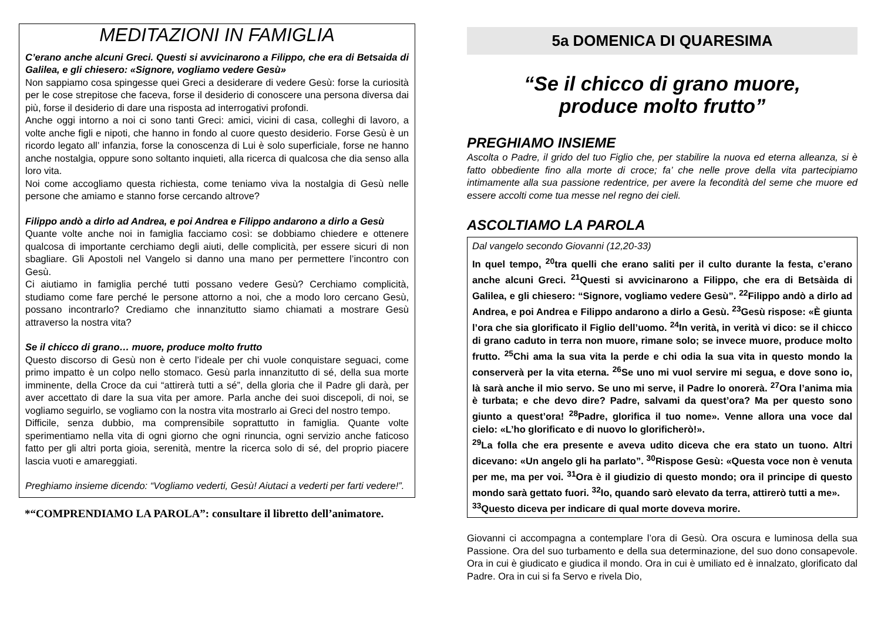MEDITAZIONI IN FAMIGLIA
C’erano anche alcuni Greci. Questi si avvicinarono a Filippo, che era di Betsaida di Galilea, e gli chiesero: «Signore, vogliamo vedere Gesù»
Non sappiamo cosa spingesse quei Greci a desiderare di vedere Gesù: forse la curiosità per le cose strepitose che faceva, forse il desiderio di conoscere una persona diversa dai più, forse il desiderio di dare una risposta ad interrogativi profondi.
Anche oggi intorno a noi ci sono tanti Greci: amici, vicini di casa, colleghi di lavoro, a volte anche figli e nipoti, che hanno in fondo al cuore questo desiderio. Forse Gesù è un ricordo legato all’ infanzia, forse la conoscenza di Lui è solo superficiale, forse ne hanno anche nostalgia, oppure sono soltanto inquieti, alla ricerca di qualcosa che dia senso alla loro vita.
Noi come accogliamo questa richiesta, come teniamo viva la nostalgia di Gesù nelle persone che amiamo e stanno forse cercando altrove?
Filippo andò a dirlo ad Andrea, e poi Andrea e Filippo andarono a dirlo a Gesù
Quante volte anche noi in famiglia facciamo così: se dobbiamo chiedere e ottenere qualcosa di importante cerchiamo degli aiuti, delle complicità, per essere sicuri di non sbagliare. Gli Apostoli nel Vangelo si danno una mano per permettere l’incontro con Gesù.
Ci aiutiamo in famiglia perché tutti possano vedere Gesù? Cerchiamo complicità, studiamo come fare perché le persone attorno a noi, che a modo loro cercano Gesù, possano incontrarlo? Crediamo che innanzitutto siamo chiamati a mostrare Gesù attraverso la nostra vita?
Se il chicco di grano… muore, produce molto frutto
Questo discorso di Gesù non è certo l’ideale per chi vuole conquistare seguaci, come primo impatto è un colpo nello stomaco. Gesù parla innanzitutto di sé, della sua morte imminente, della Croce da cui “attirerà tutti a sé”, della gloria che il Padre gli darà, per aver accettato di dare la sua vita per amore. Parla anche dei suoi discepoli, di noi, se vogliamo seguirlo, se vogliamo con la nostra vita mostrarlo ai Greci del nostro tempo.
Difficile, senza dubbio, ma comprensibile soprattutto in famiglia. Quante volte sperimentiamo nella vita di ogni giorno che ogni rinuncia, ogni servizio anche faticoso fatto per gli altri porta gioia, serenità, mentre la ricerca solo di sé, del proprio piacere lascia vuoti e amareggiati.
Preghiamo insieme dicendo: “Vogliamo vederti, Gesù! Aiutaci a vederti per farti vedere!”.
*“COMPRENDIAMO LA PAROLA”: consultare il libretto dell’animatore.
5a DOMENICA DI QUARESIMA
“Se il chicco di grano muore,
produce molto frutto”
PREGHIAMO INSIEME
Ascolta o Padre, il grido del tuo Figlio che, per stabilire la nuova ed eterna alleanza, si è fatto obbediente fino alla morte di croce; fa’ che nelle prove della vita partecipiamo intimamente alla sua passione redentrice, per avere la fecondità del seme che muore ed essere accolti come tua messe nel regno dei cieli.
ASCOLTIAMO LA PAROLA
Dal vangelo secondo Giovanni (12,20-33)
In quel tempo, <sup>20</sup>tra quelli che erano saliti per il culto durante la festa, c’erano anche alcuni Greci. <sup>21</sup>Questi si avvicinarono a Filippo, che era di Betsàida di Galilea, e gli chiesero: “Signore, vogliamo vedere Gesù”. <sup>22</sup>Filippo andò a dirlo ad Andrea, e poi Andrea e Filippo andarono a dirlo a Gesù. <sup>23</sup>Gesù rispose: «È giunta l’ora che sia glorificato il Figlio dell’uomo. <sup>24</sup>In verità, in verità vi dico: se il chicco di grano caduto in terra non muore, rimane solo; se invece muore, produce molto frutto. <sup>25</sup>Chi ama la sua vita la perde e chi odia la sua vita in questo mondo la conserverà per la vita eterna. <sup>26</sup>Se uno mi vuol servire mi segua, e dove sono io, là sarà anche il mio servo. Se uno mi serve, il Padre lo onorerà. <sup>27</sup>Ora l’anima mia è turbata; e che devo dire? Padre, salvami da quest’ora? Ma per questo sono giunto a quest’ora! <sup>28</sup>Padre, glorifica il tuo nome». Venne allora una voce dal cielo: «L’ho glorificato e di nuovo lo glorificherò!».
<sup>29</sup> La folla che era presente e aveva udito diceva che era stato un tuono. Altri dicevano: «Un angelo gli ha parlato”. <sup>30</sup>Rispose Gesù: «Questa voce non è venuta per me, ma per voi. <sup>31</sup>Ora è il giudizio di questo mondo; ora il principe di questo mondo sarà gettato fuori. <sup>32</sup>Io, quando sarò elevato da terra, attirerò tutti a me».
<sup>33</sup> Questo diceva per indicare di qual morte doveva morire.
Giovanni ci accompagna a contemplare l’ora di Gesù. Ora oscura e luminosa della sua Passione. Ora del suo turbamento e della sua determinazione, del suo dono consapevole. Ora in cui è giudicato e giudica il mondo. Ora in cui è umiliato ed è innalzato, glorificato dal Padre. Ora in cui si fa Servo e rivela Dio,